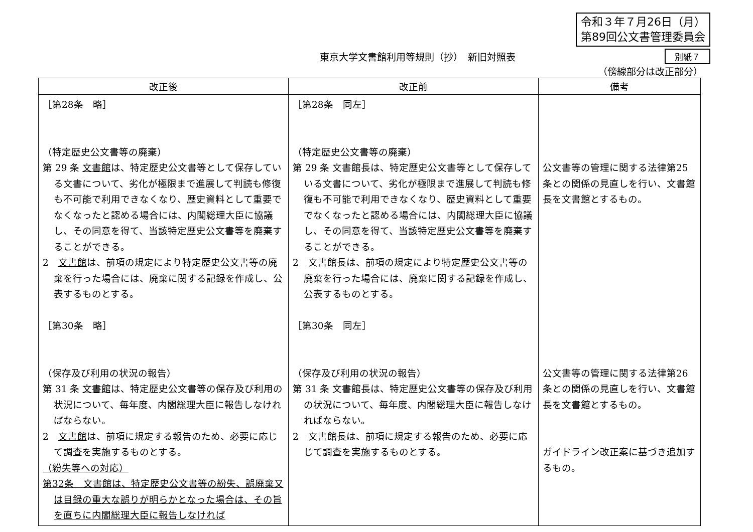令和３年７月26日（月）
第89回公文書管理委員会
東京大学文書館利用等規則（抄）　新旧対照表
別紙７
（傍線部分は改正部分）
| 改正後 | 改正前 | 備考 |
| --- | --- | --- |
| ［第28条 略］ （特定歴史公文書等の廃棄） 第 29 条 文書館 は、特定歴史公文書等として保存している文書について、劣化が極限まで進展して判読も修復も不可能で利用できなくなり、歴史資料として重要でなくなったと認める場合には、内閣総理大臣に協議し、その同意を得て、当該特定歴史公文書等を廃棄することができる。 2 文書館 は、前項の規定により特定歴史公文書等の廃棄を行った場合には、廃棄に関する記録を作成し、公表するものとする。 ［第30条 略］ （保存及び利用の状況の報告） 第 31 条 文書館 は、特定歴史公文書等の保存及び利用の状況について、毎年度、内閣総理大臣に報告しなければならない。 2 文書館 は、前項に規定する報告のため、必要に応じて調査を実施するものとする。 （紛失等への対応） 第32条 文書館は、特定歴史公文書等の紛失、誤廃棄又は目録の重大な誤りが明らかとなった場合は、その旨を直ちに内閣総理大臣に報告しなければ | ［第28条 同左］ （特定歴史公文書等の廃棄） 第 29 条 文書館長は、特定歴史公文書等として保存している文書について、劣化が極限まで進展して判読も修復も不可能で利用できなくなり、歴史資料として重要でなくなったと認める場合には、内閣総理大臣に協議し、その同意を得て、当該特定歴史公文書等を廃棄することができる。 2 文書館長は、前項の規定により特定歴史公文書等の廃棄を行った場合には、廃棄に関する記録を作成し、公表するものとする。 ［第30条 同左］ （保存及び利用の状況の報告） 第 31 条 文書館長は、特定歴史公文書等の保存及び利用の状況について、毎年度、内閣総理大臣に報告しなければならない。 2 文書館長は、前項に規定する報告のため、必要に応じて調査を実施するものとする。 | 公文書等の管理に関する法律第25条との関係の見直しを行い、文書館長を文書館とするもの。 公文書等の管理に関する法律第26条との関係の見直しを行い、文書館長を文書館とするもの。 ガイドライン改正案に基づき追加するもの。 |